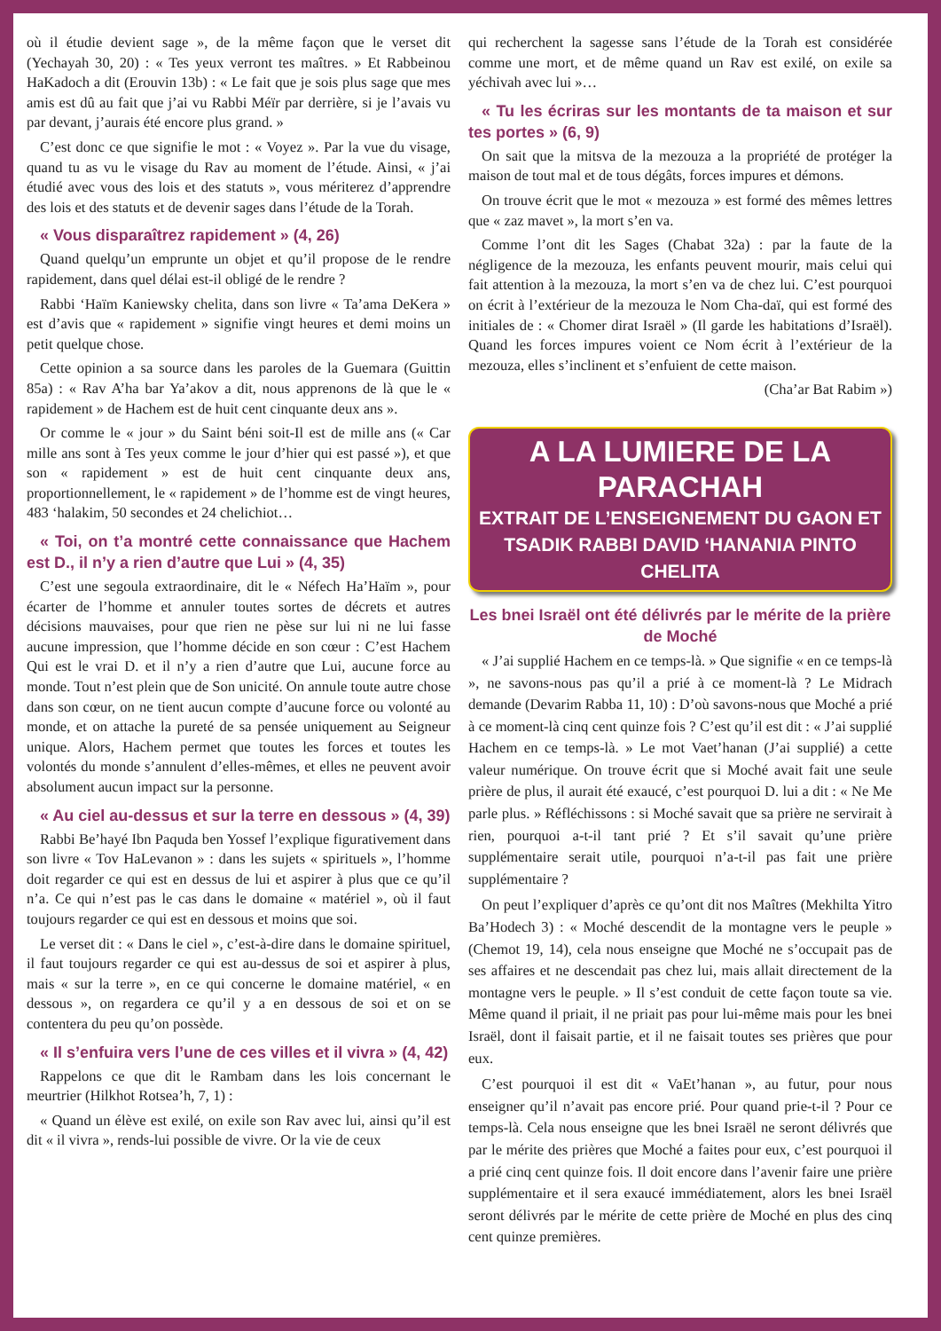où il étudie devient sage », de la même façon que le verset dit (Yechayah 30, 20) : « Tes yeux verront tes maîtres. » Et Rabbeinou HaKadoch a dit (Erouvin 13b) : « Le fait que je sois plus sage que mes amis est dû au fait que j’ai vu Rabbi Méïr par derrière, si je l’avais vu par devant, j’aurais été encore plus grand. »
C’est donc ce que signifie le mot : « Voyez ». Par la vue du visage, quand tu as vu le visage du Rav au moment de l’étude. Ainsi, « j’ai étudié avec vous des lois et des statuts », vous mériterez d’apprendre des lois et des statuts et de devenir sages dans l’étude de la Torah.
« Vous disparaîtrez rapidement » (4, 26)
Quand quelqu’un emprunte un objet et qu’il propose de le rendre rapidement, dans quel délai est-il obligé de le rendre ?
Rabbi ‘Haïm Kaniewsky chelita, dans son livre « Ta’ama DeKera » est d’avis que « rapidement » signifie vingt heures et demi moins un petit quelque chose.
Cette opinion a sa source dans les paroles de la Guemara (Guittin 85a) : « Rav A’ha bar Ya’akov a dit, nous apprenons de là que le « rapidement » de Hachem est de huit cent cinquante deux ans ».
Or comme le « jour » du Saint béni soit-Il est de mille ans (« Car mille ans sont à Tes yeux comme le jour d’hier qui est passé »), et que son « rapidement » est de huit cent cinquante deux ans, proportionnellement, le « rapidement » de l’homme est de vingt heures, 483 ‘halakim, 50 secondes et 24 chelichiot…
« Toi, on t’a montré cette connaissance que Hachem est D., il n’y a rien d’autre que Lui » (4, 35)
C’est une segoula extraordinaire, dit le « Néfech Ha’Haïm », pour écarter de l’homme et annuler toutes sortes de décrets et autres décisions mauvaises, pour que rien ne pèse sur lui ni ne lui fasse aucune impression, que l’homme décide en son cœur : C’est Hachem Qui est le vrai D. et il n’y a rien d’autre que Lui, aucune force au monde. Tout n’est plein que de Son unicité. On annule toute autre chose dans son cœur, on ne tient aucun compte d’aucune force ou volonté au monde, et on attache la pureté de sa pensée uniquement au Seigneur unique. Alors, Hachem permet que toutes les forces et toutes les volontés du monde s’annulent d’elles-mêmes, et elles ne peuvent avoir absolument aucun impact sur la personne.
« Au ciel au-dessus et sur la terre en dessous » (4, 39)
Rabbi Be’hayé Ibn Paquda ben Yossef l’explique figurativement dans son livre « Tov HaLevanon » : dans les sujets « spirituels », l’homme doit regarder ce qui est en dessus de lui et aspirer à plus que ce qu’il n’a. Ce qui n’est pas le cas dans le domaine « matériel », où il faut toujours regarder ce qui est en dessous et moins que soi.
Le verset dit : « Dans le ciel », c’est-à-dire dans le domaine spirituel, il faut toujours regarder ce qui est au-dessus de soi et aspirer à plus, mais « sur la terre », en ce qui concerne le domaine matériel, « en dessous », on regardera ce qu’il y a en dessous de soi et on se contentera du peu qu’on possède.
« Il s’enfuira vers l’une de ces villes et il vivra » (4, 42)
Rappelons ce que dit le Rambam dans les lois concernant le meurtrier (Hilkhot Rotsea’h, 7, 1) :
« Quand un élève est exilé, on exile son Rav avec lui, ainsi qu’il est dit « il vivra », rends-lui possible de vivre. Or la vie de ceux
qui recherchent la sagesse sans l’étude de la Torah est considérée comme une mort, et de même quand un Rav est exilé, on exile sa yéchivah avec lui »…
« Tu les écriras sur les montants de ta maison et sur tes portes » (6, 9)
On sait que la mitsva de la mezouza a la propriété de protéger la maison de tout mal et de tous dégâts, forces impures et démons.
On trouve écrit que le mot « mezouza » est formé des mêmes lettres que « zaz mavet », la mort s’en va.
Comme l’ont dit les Sages (Chabat 32a) : par la faute de la négligence de la mezouza, les enfants peuvent mourir, mais celui qui fait attention à la mezouza, la mort s’en va de chez lui. C’est pourquoi on écrit à l’extérieur de la mezouza le Nom Cha-daï, qui est formé des initiales de : « Chomer dirat Israël » (Il garde les habitations d’Israël). Quand les forces impures voient ce Nom écrit à l’extérieur de la mezouza, elles s’inclinent et s’enfuient de cette maison.
(Cha’ar Bat Rabim »)
A LA LUMIERE DE LA PARACHAH
EXTRAIT DE L’ENSEIGNEMENT DU GAON ET TSADIK RABBI DAVID ‘HANANIA PINTO CHELITA
Les bnei Israël ont été délivrés par le mérite de la prière de Moché
« J’ai supplié Hachem en ce temps-là. » Que signifie « en ce temps-là », ne savons-nous pas qu’il a prié à ce moment-là ? Le Midrach demande (Devarim Rabba 11, 10) : D’où savons-nous que Moché a prié à ce moment-là cinq cent quinze fois ? C’est qu’il est dit : « J’ai supplié Hachem en ce temps-là. » Le mot Vaet’hanan (J’ai supplié) a cette valeur numérique. On trouve écrit que si Moché avait fait une seule prière de plus, il aurait été exaucé, c’est pourquoi D. lui a dit : « Ne Me parle plus. » Réfléchissons : si Moché savait que sa prière ne servirait à rien, pourquoi a-t-il tant prié ? Et s’il savait qu’une prière supplémentaire serait utile, pourquoi n’a-t-il pas fait une prière supplémentaire ?
On peut l’expliquer d’après ce qu’ont dit nos Maîtres (Mekhilta Yitro Ba’Hodech 3) : « Moché descendit de la montagne vers le peuple » (Chemot 19, 14), cela nous enseigne que Moché ne s’occupait pas de ses affaires et ne descendait pas chez lui, mais allait directement de la montagne vers le peuple. » Il s’est conduit de cette façon toute sa vie. Même quand il priait, il ne priait pas pour lui-même mais pour les bnei Israël, dont il faisait partie, et il ne faisait toutes ses prières que pour eux.
C’est pourquoi il est dit « VaEt’hanan », au futur, pour nous enseigner qu’il n’avait pas encore prié. Pour quand prie-t-il ? Pour ce temps-là. Cela nous enseigne que les bnei Israël ne seront délivrés que par le mérite des prières que Moché a faites pour eux, c’est pourquoi il a prié cinq cent quinze fois. Il doit encore dans l’avenir faire une prière supplémentaire et il sera exaucé immédiatement, alors les bnei Israël seront délivrés par le mérite de cette prière de Moché en plus des cinq cent quinze premières.